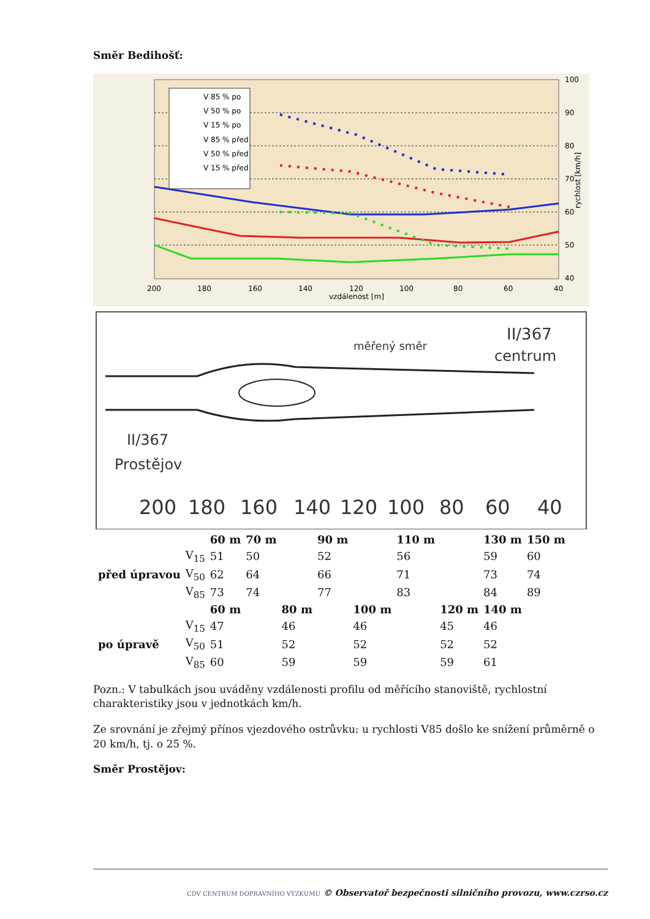Směr Bedihošť:
V 85 % po
V 50 % po
V 15 % po
V 85 % před
V 50 % před
V 15 % před
100
90
80
70
60
50
40
200
180
160
140
120
100
80
60
40
vzdálenost [m]
rychlost [km/h]
měřený směr
II/367
centrum
II/367
Prostějov
200
180
160
140
120
100
80
60
40
| | | 60 m | 70 m | | 90 m | | 110 m | | 130 m | 150 m |
| před úpravou | V<sub>15</sub> | 51 | 50 | | 52 | | 56 | | 59 | 60 |
| | V<sub>50</sub> | 62 | 64 | | 66 | | 71 | | 73 | 74 |
| | V<sub>85</sub> | 73 | 74 | | 77 | | 83 | | 84 | 89 |
| | | 60 m | | 80 m | | 100 m | | 120 m | 140 m | |
| po úpravě | V<sub>15</sub> | 47 | | 46 | | 46 | | 45 | 46 | |
| | V<sub>50</sub> | 51 | | 52 | | 52 | | 52 | 52 | |
| | V<sub>85</sub> | 60 | | 59 | | 59 | | 59 | 61 | |
Pozn.: V tabulkách jsou uváděny vzdálenosti profilu od měřícího stanoviště, rychlostní charakteristiky jsou v jednotkách km/h.
Ze srovnání je zřejmý přínos vjezdového ostrůvku: u rychlosti V85 došlo ke snížení průměrně o 20 km/h, tj. o 25 %.
Směr Prostějov:
CDV CENTRUM DOPRAVNÍHO VÝZKUMU © Observatoř bezpečnosti silničního provozu, www.czrso.cz